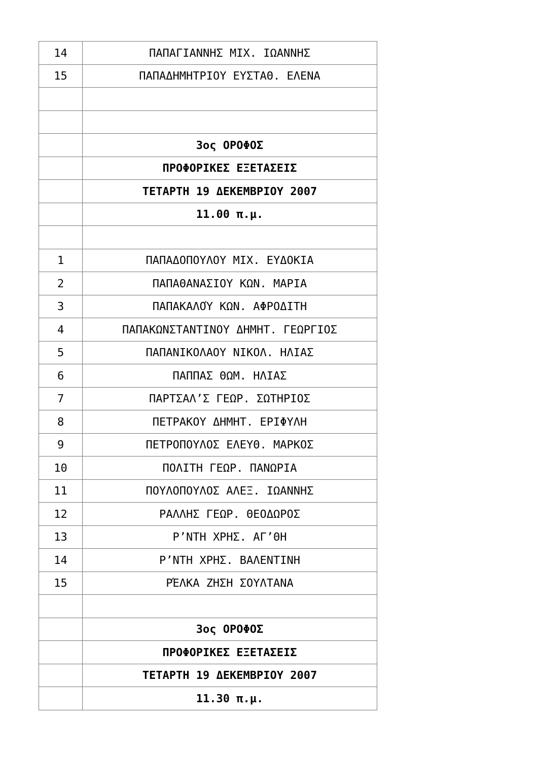| 14 | ΠΑΠΑΓΙΑΝΝΗΣ ΜΙΧ. ΙΩΑΝΝΗΣ |
| 15 | ΠΑΠΑΔΗΜΗΤΡΙΟΥ ΕΥΣΤΑΘ. ΕΛΕΝΑ |
| | 3ος ΟΡΟΦΟΣ |
| | ΠΡΟΦΟΡΙΚΕΣ ΕΞΕΤΑΣΕΙΣ |
| | ΤΕΤΑΡΤΗ 19 ΔΕΚΕΜΒΡΙΟΥ 2007 |
| | 11.00 π.μ. |
| 1 | ΠΑΠΑΔΟΠΟΥΛΟΥ ΜΙΧ. ΕΥΔΟΚΙΑ |
| 2 | ΠΑΠΑΘΑΝΑΣΙΟΥ ΚΩΝ. ΜΑΡΙΑ |
| 3 | ΠΑΠΑΚΑΛΟΎ ΚΩΝ. ΑΦΡΟΔΙΤΗ |
| 4 | ΠΑΠΑΚΩΝΣΤΑΝΤΙΝΟΥ ΔΗΜΗΤ. ΓΕΩΡΓΙΟΣ |
| 5 | ΠΑΠΑΝΙΚΟΛΑΟΥ ΝΙΚΟΛ. ΗΛΙΑΣ |
| 6 | ΠΑΠΠΑΣ ΘΩΜ. ΗΛΙΑΣ |
| 7 | ΠΑΡΤΣΑΛ’Σ ΓΕΩΡ. ΣΩΤΗΡΙΟΣ |
| 8 | ΠΕΤΡΑΚΟΥ ΔΗΜΗΤ. ΕΡΙΦΥΛΗ |
| 9 | ΠΕΤΡΟΠΟΥΛΟΣ ΕΛΕΥΘ. ΜΑΡΚΟΣ |
| 10 | ΠΟΛΙΤΗ ΓΕΩΡ. ΠΑΝΩΡΙΑ |
| 11 | ΠΟΥΛΟΠΟΥΛΟΣ ΑΛΕΞ. ΙΩΑΝΝΗΣ |
| 12 | ΡΑΛΛΗΣ ΓΕΩΡ. ΘΕΟΔΩΡΟΣ |
| 13 | Ρ’ΝΤΗ ΧΡΗΣ. ΑΓ’ΘΗ |
| 14 | Ρ’ΝΤΗ ΧΡΗΣ. ΒΑΛΕΝΤΙΝΗ |
| 15 | ΡΈΛΚΑ ΖΗΣΗ ΣΟΥΛΤΑΝΑ |
| | 3ος ΟΡΟΦΟΣ |
| | ΠΡΟΦΟΡΙΚΕΣ ΕΞΕΤΑΣΕΙΣ |
| | ΤΕΤΑΡΤΗ 19 ΔΕΚΕΜΒΡΙΟΥ 2007 |
| | 11.30 π.μ. |